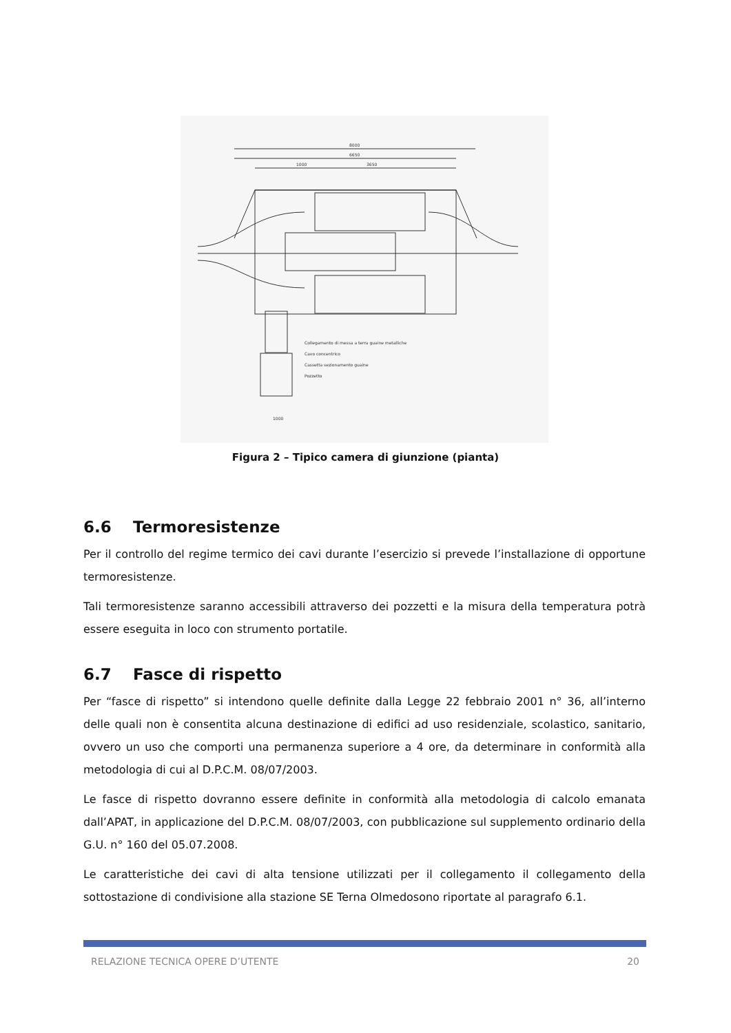8000
6650
1000
3650
Collegamento di messa a terra guaine metalliche
Cavo concentrico
Cassetta sezionamento guaine
Pozzetto
1000
Figura 2 – Tipico camera di giunzione (pianta)
6.6 Termoresistenze
Per il controllo del regime termico dei cavi durante l’esercizio si prevede l’installazione di opportune termoresistenze.
Tali termoresistenze saranno accessibili attraverso dei pozzetti e la misura della temperatura potrà essere eseguita in loco con strumento portatile.
6.7 Fasce di rispetto
Per “fasce di rispetto” si intendono quelle definite dalla Legge 22 febbraio 2001 n° 36, all’interno delle quali non è consentita alcuna destinazione di edifici ad uso residenziale, scolastico, sanitario, ovvero un uso che comporti una permanenza superiore a 4 ore, da determinare in conformità alla metodologia di cui al D.P.C.M. 08/07/2003.
Le fasce di rispetto dovranno essere definite in conformità alla metodologia di calcolo emanata dall’APAT, in applicazione del D.P.C.M. 08/07/2003, con pubblicazione sul supplemento ordinario della G.U. n° 160 del 05.07.2008.
Le caratteristiche dei cavi di alta tensione utilizzati per il collegamento il collegamento della sottostazione di condivisione alla stazione SE Terna Olmedosono riportate al paragrafo 6.1.
RELAZIONE TECNICA OPERE D’UTENTE 20